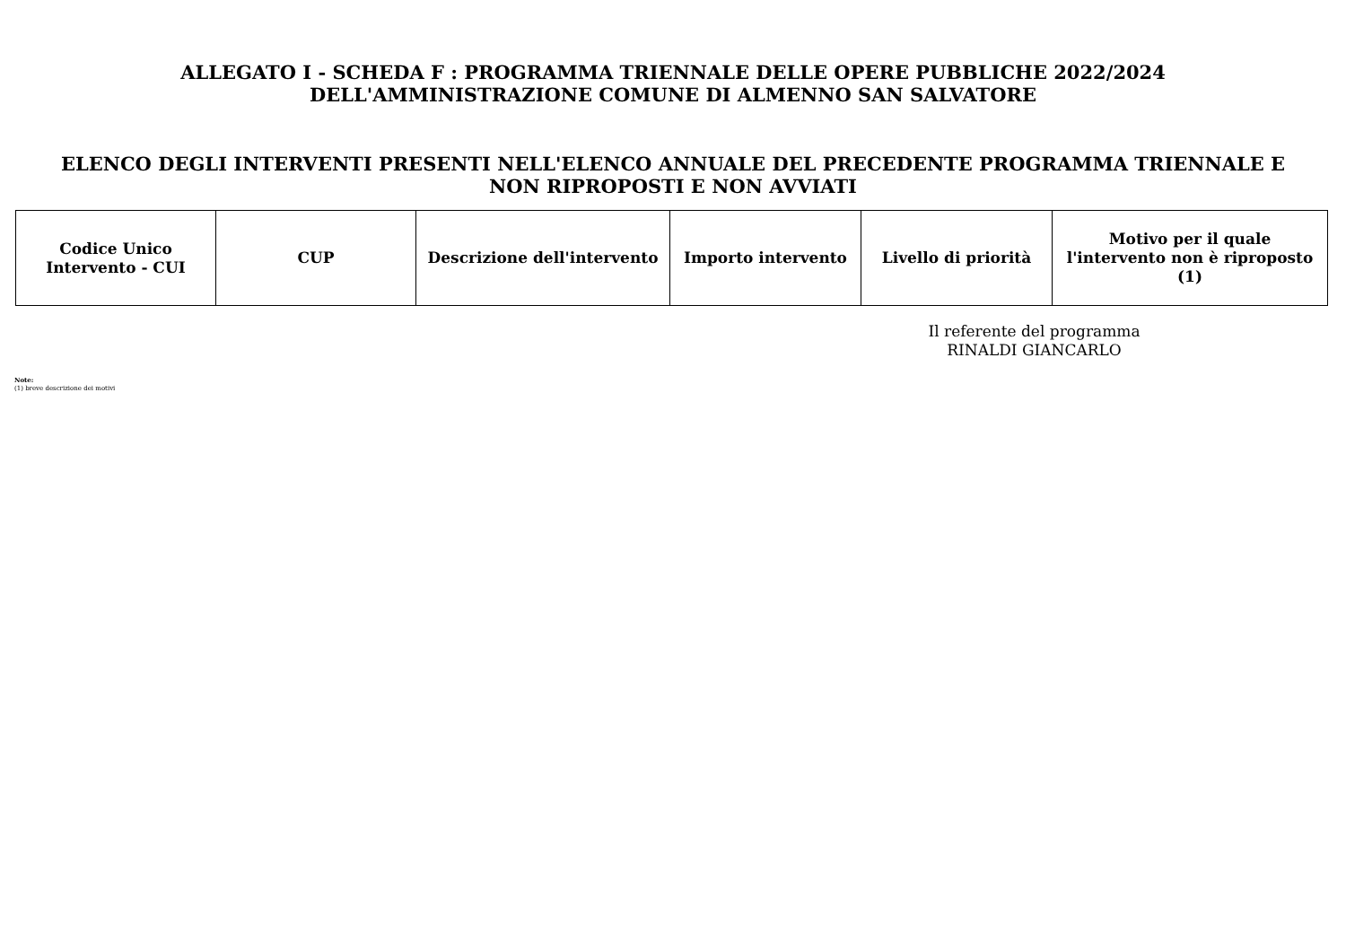ALLEGATO I - SCHEDA F : PROGRAMMA TRIENNALE DELLE OPERE PUBBLICHE 2022/2024
DELL'AMMINISTRAZIONE COMUNE DI ALMENNO SAN SALVATORE
ELENCO DEGLI INTERVENTI PRESENTI NELL'ELENCO ANNUALE DEL PRECEDENTE PROGRAMMA TRIENNALE E
NON RIPROPOSTI E NON AVVIATI
| Codice Unico Intervento - CUI | CUP | Descrizione dell'intervento | Importo intervento | Livello di priorità | Motivo per il quale l'intervento non è riproposto (1) |
| --- | --- | --- | --- | --- | --- |
Il referente del programma
RINALDI GIANCARLO
Note:
(1) breve descrizione dei motivi